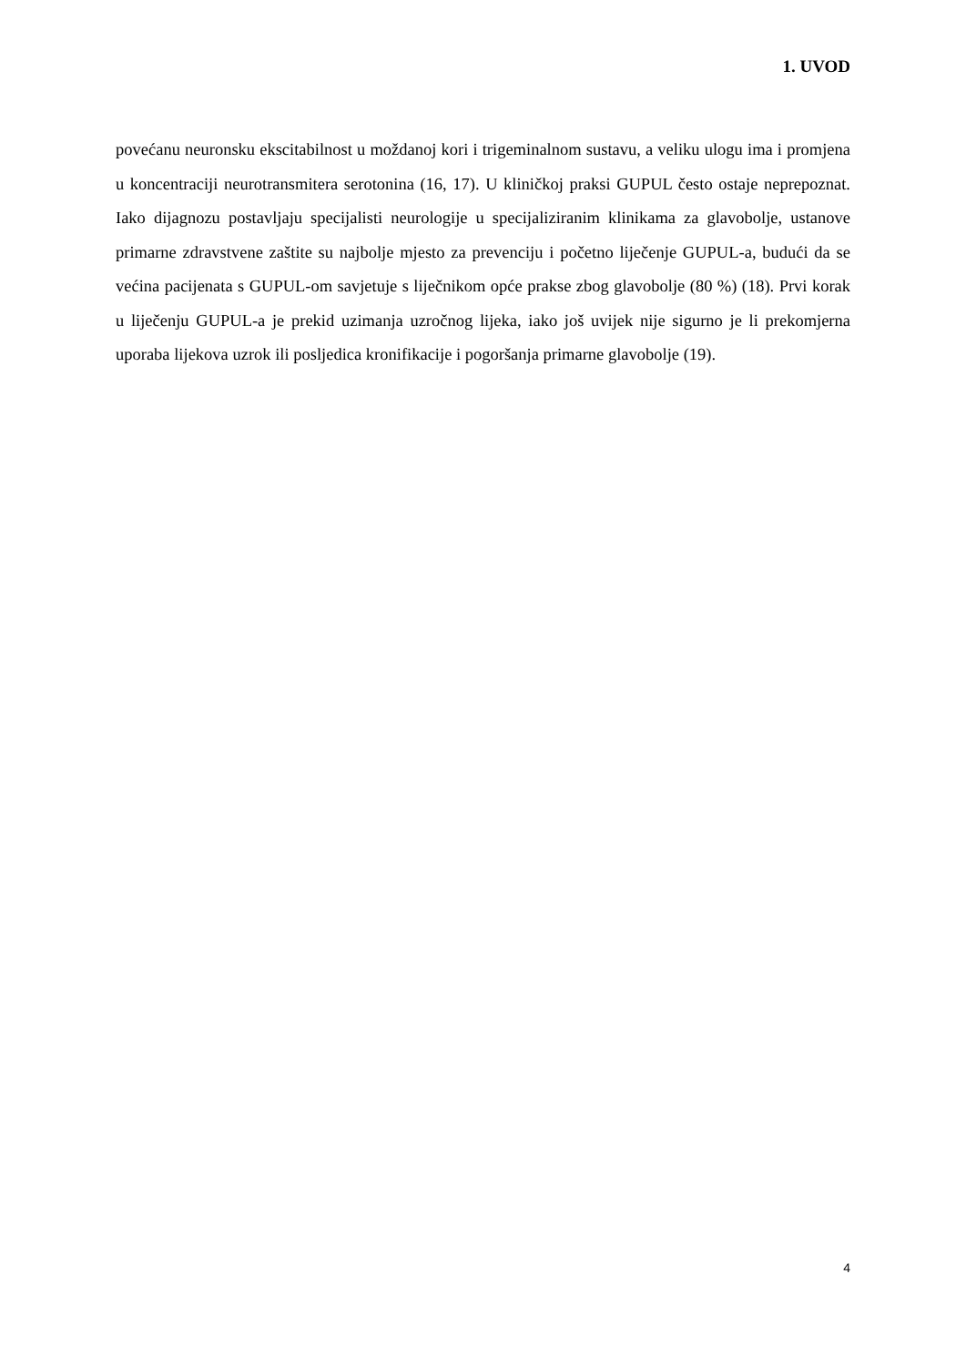1. UVOD
povećanu neuronsku ekscitabilnost u moždanoj kori i trigeminalnom sustavu, a veliku ulogu ima i promjena u koncentraciji neurotransmitera serotonina (16, 17). U kliničkoj praksi GUPUL često ostaje neprepoznat. Iako dijagnozu postavljaju specijalisti neurologije u specijaliziranim klinikama za glavobolje, ustanove primarne zdravstvene zaštite su najbolje mjesto za prevenciju i početno liječenje GUPUL-a, budući da se većina pacijenata s GUPUL-om savjetuje s liječnikom opće prakse zbog glavobolje (80 %) (18). Prvi korak u liječenju GUPUL-a je prekid uzimanja uzročnog lijeka, iako još uvijek nije sigurno je li prekomjerna uporaba lijekova uzrok ili posljedica kronifikacije i pogoršanja primarne glavobolje (19).
4